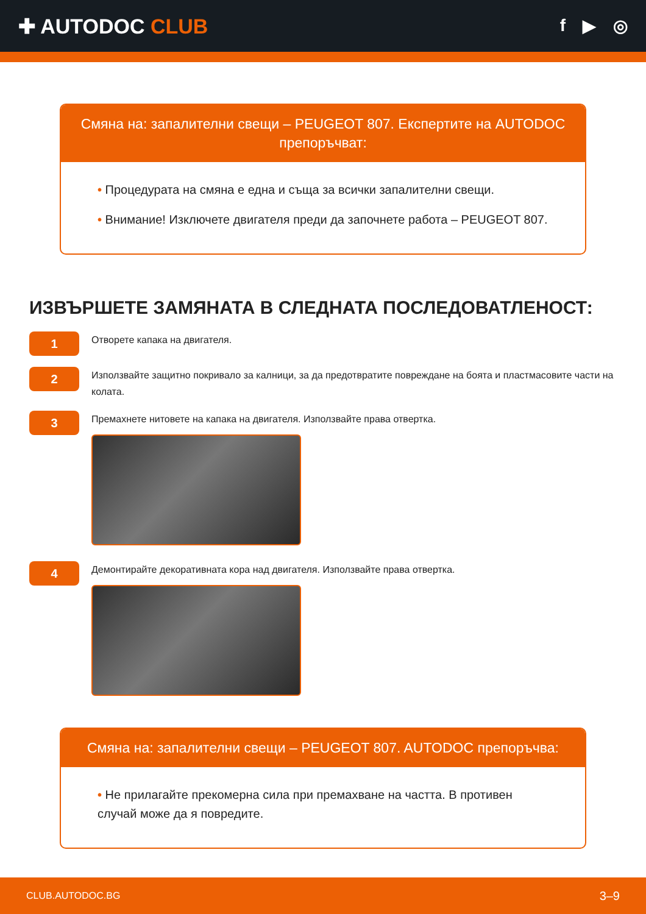✚ AUTODOC CLUB
f ▶ ◎
Смяна на: запалителни свещи – PEUGEOT 807. Експертите на AUTODOC препоръчват:
• Процедурата на смяна е една и съща за всички запалителни свещи.
• Внимание! Изключете двигателя преди да започнете работа – PEUGEOT 807.
ИЗВЪРШЕТЕ ЗАМЯНАТА В СЛЕДНАТА ПОСЛЕДОВАТЛЕНОСТ:
1
Отворете капака на двигателя.
2
Използвайте защитно покривало за калници, за да предотвратите повреждане на боята и пластмасовите части на колата.
3
Премахнете нитовете на капака на двигателя. Използвайте права отвертка.
4
Демонтирайте декоративната кора над двигателя. Използвайте права отвертка.
Смяна на: запалителни свещи – PEUGEOT 807. AUTODOC препоръчва:
• Не прилагайте прекомерна сила при премахване на частта. В противен случай може да я повредите.
CLUB.AUTODOC.BG 3–9